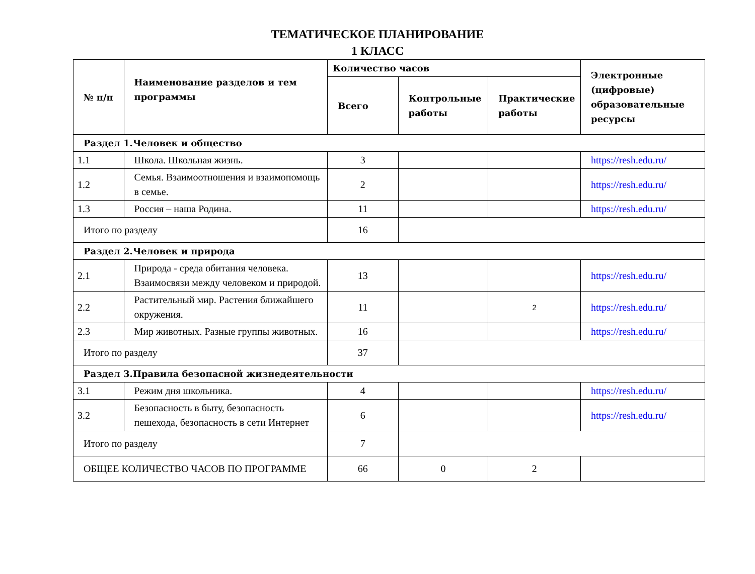ТЕМАТИЧЕСКОЕ ПЛАНИРОВАНИЕ
1 КЛАСС
| № п/п | Наименование разделов и тем программы | Количество часов | | | Электронные (цифровые) образовательные ресурсы |
| --- | --- | --- | --- | --- | --- |
| | | Всего | Контрольные работы | Практические работы | |
| Раздел 1.Человек и общество | | | | | |
| 1.1 | Школа. Школьная жизнь. | 3 | | | https://resh.edu.ru/ |
| 1.2 | Семья. Взаимоотношения и взаимопомощь в семье. | 2 | | | https://resh.edu.ru/ |
| 1.3 | Россия – наша Родина. | 11 | | | https://resh.edu.ru/ |
| Итого по разделу | | 16 | | | |
| Раздел 2.Человек и природа | | | | | |
| 2.1 | Природа - среда обитания человека. Взаимосвязи между человеком и природой. | 13 | | | https://resh.edu.ru/ |
| 2.2 | Растительный мир. Растения ближайшего окружения. | 11 | | 2 | https://resh.edu.ru/ |
| 2.3 | Мир животных. Разные группы животных. | 16 | | | https://resh.edu.ru/ |
| Итого по разделу | | 37 | | | |
| Раздел 3.Правила безопасной жизнедеятельности | | | | | |
| 3.1 | Режим дня школьника. | 4 | | | https://resh.edu.ru/ |
| 3.2 | Безопасность в быту, безопасность пешехода, безопасность в сети Интернет | 6 | | | https://resh.edu.ru/ |
| Итого по разделу | | 7 | | | |
| ОБЩЕЕ КОЛИЧЕСТВО ЧАСОВ ПО ПРОГРАММЕ | | 66 | 0 | 2 | |